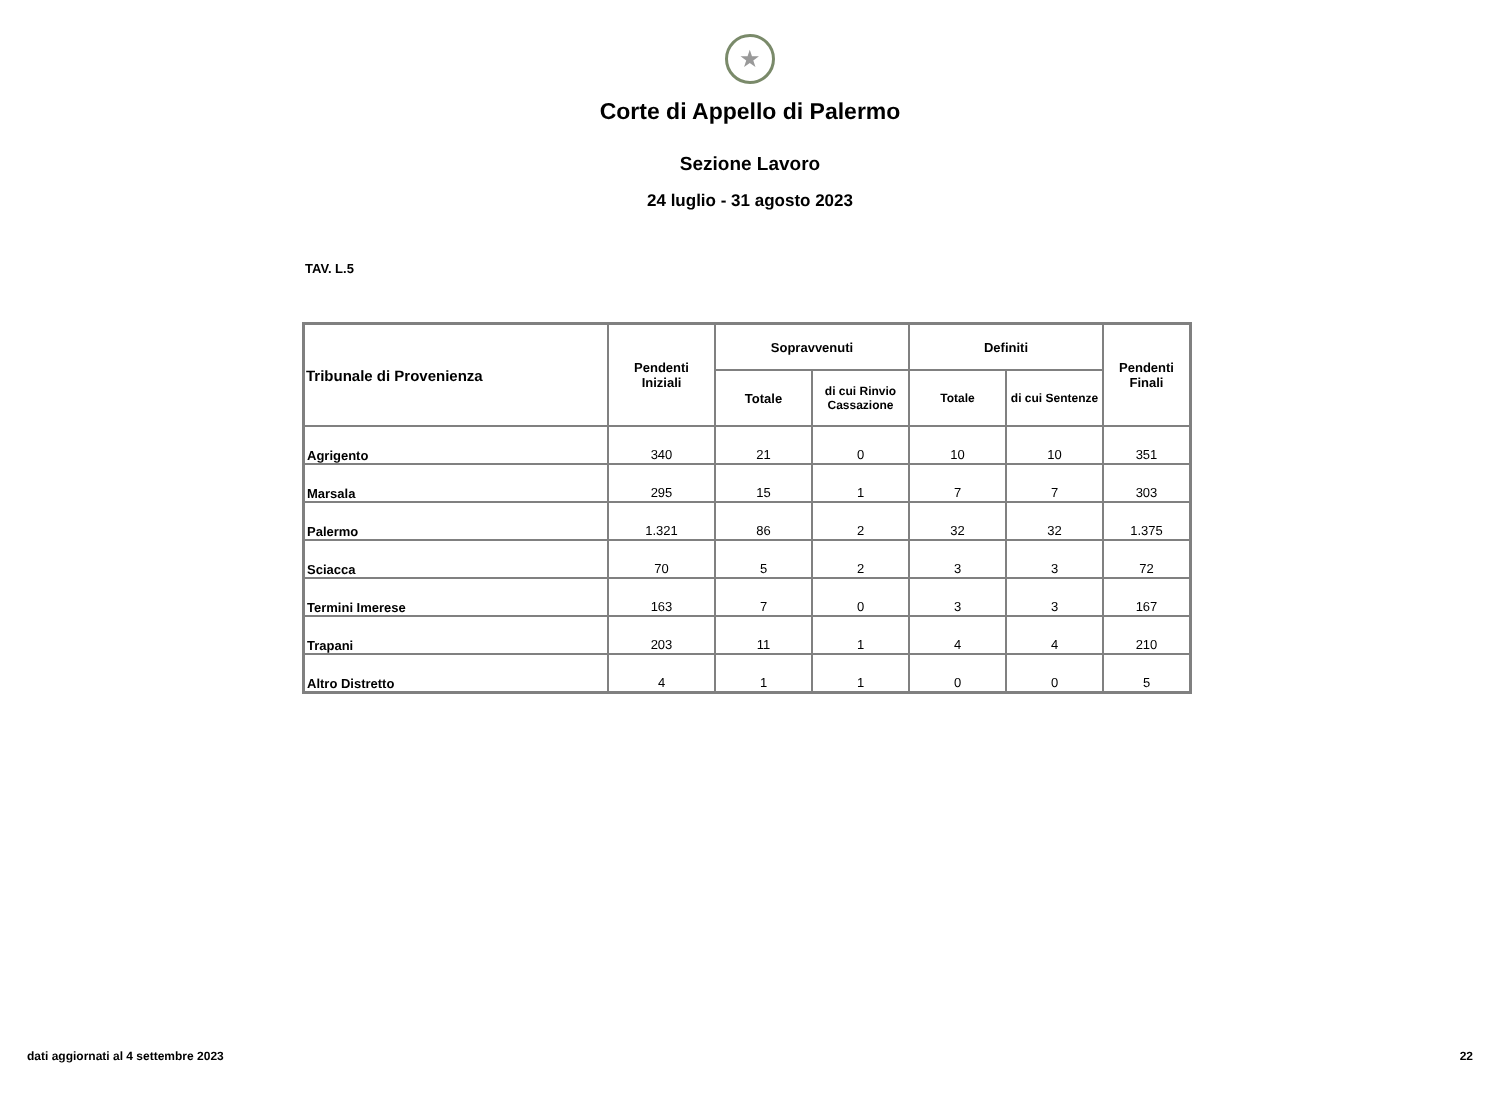★
Corte di Appello di Palermo
Sezione Lavoro
24 luglio - 31 agosto 2023
TAV. L.5
| Tribunale di Provenienza | Pendenti Iniziali | Sopravvenuti | | Definiti | | Pendenti Finali |
| --- | --- | --- | --- | --- | --- | --- |
| | | Totale | di cui Rinvio Cassazione | Totale | di cui Sentenze | |
| Agrigento | 340 | 21 | 0 | 10 | 10 | 351 |
| Marsala | 295 | 15 | 1 | 7 | 7 | 303 |
| Palermo | 1.321 | 86 | 2 | 32 | 32 | 1.375 |
| Sciacca | 70 | 5 | 2 | 3 | 3 | 72 |
| Termini Imerese | 163 | 7 | 0 | 3 | 3 | 167 |
| Trapani | 203 | 11 | 1 | 4 | 4 | 210 |
| Altro Distretto | 4 | 1 | 1 | 0 | 0 | 5 |
dati aggiornati al 4 settembre 2023 22